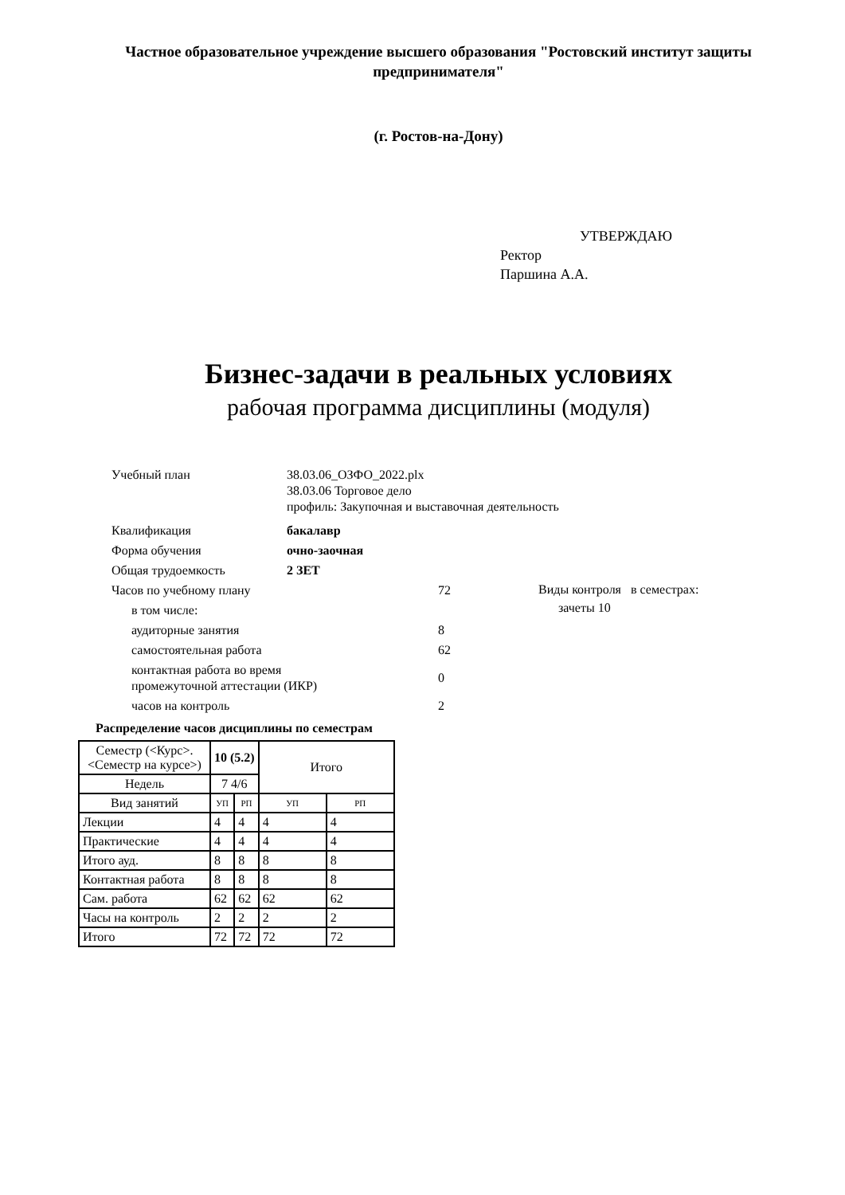Частное образовательное учреждение высшего образования "Ростовский институт защиты предпринимателя"
(г. Ростов-на-Дону)
УТВЕРЖДАЮ
Ректор
Паршина А.А.
Бизнес-задачи в реальных условиях
рабочая программа дисциплины (модуля)
Учебный план 38.03.06_ОЗФО_2022.plx
38.03.06 Торговое дело
профиль: Закупочная и выставочная деятельность
Квалификация бакалавр
Форма обучения очно-заочная
Общая трудоемкость 2 ЗЕТ
Часов по учебному плану 72
в том числе:
аудиторные занятия 8
самостоятельная работа 62
контактная работа во время
промежуточной аттестации (ИКР)
0
часов на контроль 2
Виды контроля в семестрах:
зачеты 10
Распределение часов дисциплины по семестрам
| Семестр (<Курс>.<Семестр на курсе>) | 10 (5.2) | | Итого | |
| Недель | 7 4/6 | | | |
| Вид занятий | УП | РП | УП | РП |
| Лекции | 4 | 4 | 4 | 4 |
| Практические | 4 | 4 | 4 | 4 |
| Итого ауд. | 8 | 8 | 8 | 8 |
| Контактная работа | 8 | 8 | 8 | 8 |
| Сам. работа | 62 | 62 | 62 | 62 |
| Часы на контроль | 2 | 2 | 2 | 2 |
| Итого | 72 | 72 | 72 | 72 |